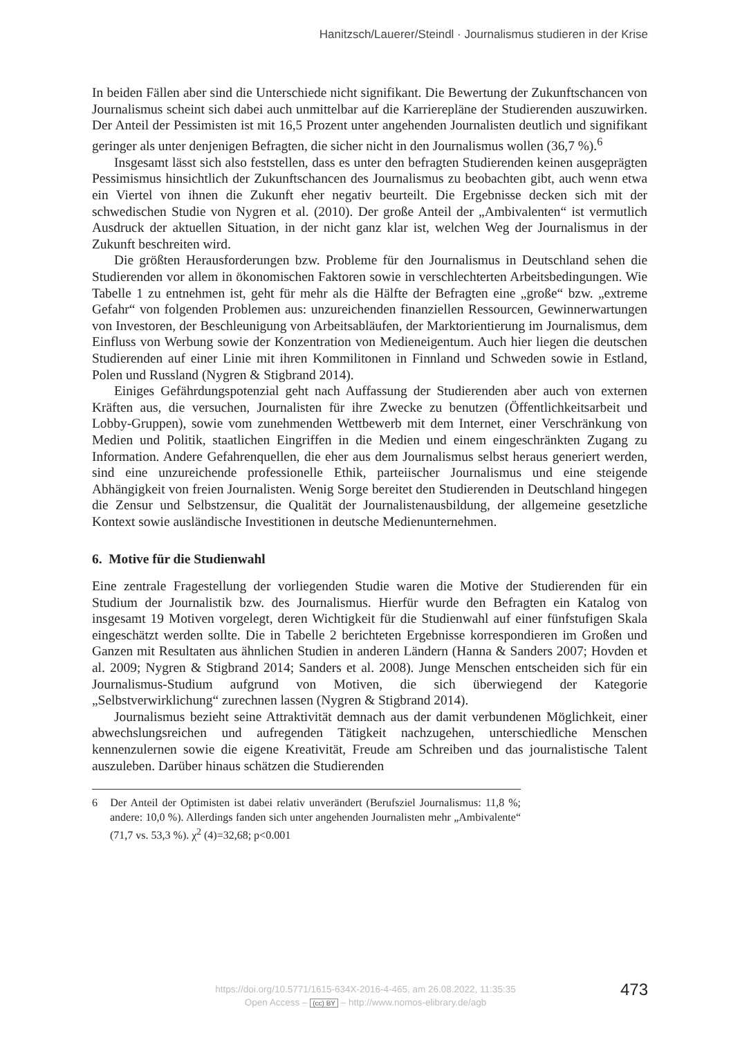Hanitzsch/Lauerer/Steindl · Journalismus studieren in der Krise
In beiden Fällen aber sind die Unterschiede nicht signifikant. Die Bewertung der Zukunftschancen von Journalismus scheint sich dabei auch unmittelbar auf die Karrierepläne der Studierenden auszuwirken. Der Anteil der Pessimisten ist mit 16,5 Prozent unter angehenden Journalisten deutlich und signifikant geringer als unter denjenigen Befragten, die sicher nicht in den Journalismus wollen (36,7 %).<sup>6</sup>
Insgesamt lässt sich also feststellen, dass es unter den befragten Studierenden keinen ausgeprägten Pessimismus hinsichtlich der Zukunftschancen des Journalismus zu beobachten gibt, auch wenn etwa ein Viertel von ihnen die Zukunft eher negativ beurteilt. Die Ergebnisse decken sich mit der schwedischen Studie von Nygren et al. (2010). Der große Anteil der „Ambivalenten“ ist vermutlich Ausdruck der aktuellen Situation, in der nicht ganz klar ist, welchen Weg der Journalismus in der Zukunft beschreiten wird.
Die größten Herausforderungen bzw. Probleme für den Journalismus in Deutschland sehen die Studierenden vor allem in ökonomischen Faktoren sowie in verschlechterten Arbeitsbedingungen. Wie Tabelle 1 zu entnehmen ist, geht für mehr als die Hälfte der Befragten eine „große“ bzw. „extreme Gefahr“ von folgenden Problemen aus: unzureichenden finanziellen Ressourcen, Gewinnerwartungen von Investoren, der Beschleunigung von Arbeitsabläufen, der Marktorientierung im Journalismus, dem Einfluss von Werbung sowie der Konzentration von Medieneigentum. Auch hier liegen die deutschen Studierenden auf einer Linie mit ihren Kommilitonen in Finnland und Schweden sowie in Estland, Polen und Russland (Nygren & Stigbrand 2014).
Einiges Gefährdungspotenzial geht nach Auffassung der Studierenden aber auch von externen Kräften aus, die versuchen, Journalisten für ihre Zwecke zu benutzen (Öffentlichkeitsarbeit und Lobby-Gruppen), sowie vom zunehmenden Wettbewerb mit dem Internet, einer Verschränkung von Medien und Politik, staatlichen Eingriffen in die Medien und einem eingeschränkten Zugang zu Information. Andere Gefahrenquellen, die eher aus dem Journalismus selbst heraus generiert werden, sind eine unzureichende professionelle Ethik, parteiischer Journalismus und eine steigende Abhängigkeit von freien Journalisten. Wenig Sorge bereitet den Studierenden in Deutschland hingegen die Zensur und Selbstzensur, die Qualität der Journalistenausbildung, der allgemeine gesetzliche Kontext sowie ausländische Investitionen in deutsche Medienunternehmen.
6. Motive für die Studienwahl
Eine zentrale Fragestellung der vorliegenden Studie waren die Motive der Studierenden für ein Studium der Journalistik bzw. des Journalismus. Hierfür wurde den Befragten ein Katalog von insgesamt 19 Motiven vorgelegt, deren Wichtigkeit für die Studienwahl auf einer fünfstufigen Skala eingeschätzt werden sollte. Die in Tabelle 2 berichteten Ergebnisse korrespondieren im Großen und Ganzen mit Resultaten aus ähnlichen Studien in anderen Ländern (Hanna & Sanders 2007; Hovden et al. 2009; Nygren & Stigbrand 2014; Sanders et al. 2008). Junge Menschen entscheiden sich für ein Journalismus-Studium aufgrund von Motiven, die sich überwiegend der Kategorie „Selbstverwirklichung“ zurechnen lassen (Nygren & Stigbrand 2014).
Journalismus bezieht seine Attraktivität demnach aus der damit verbundenen Möglichkeit, einer abwechslungsreichen und aufregenden Tätigkeit nachzugehen, unterschiedliche Menschen kennenzulernen sowie die eigene Kreativität, Freude am Schreiben und das journalistische Talent auszuleben. Darüber hinaus schätzen die Studierenden
6 Der Anteil der Optimisten ist dabei relativ unverändert (Berufsziel Journalismus: 11,8 %; andere: 10,0 %). Allerdings fanden sich unter angehenden Journalisten mehr „Ambivalente“ (71,7 vs. 53,3 %). χ<sup>2</sup> (4)=32,68; p<0.001
473
https://doi.org/10.5771/1615-634X-2016-4-465, am 26.08.2022, 11:35:35
Open Access – (cc) BY – http://www.nomos-elibrary.de/agb